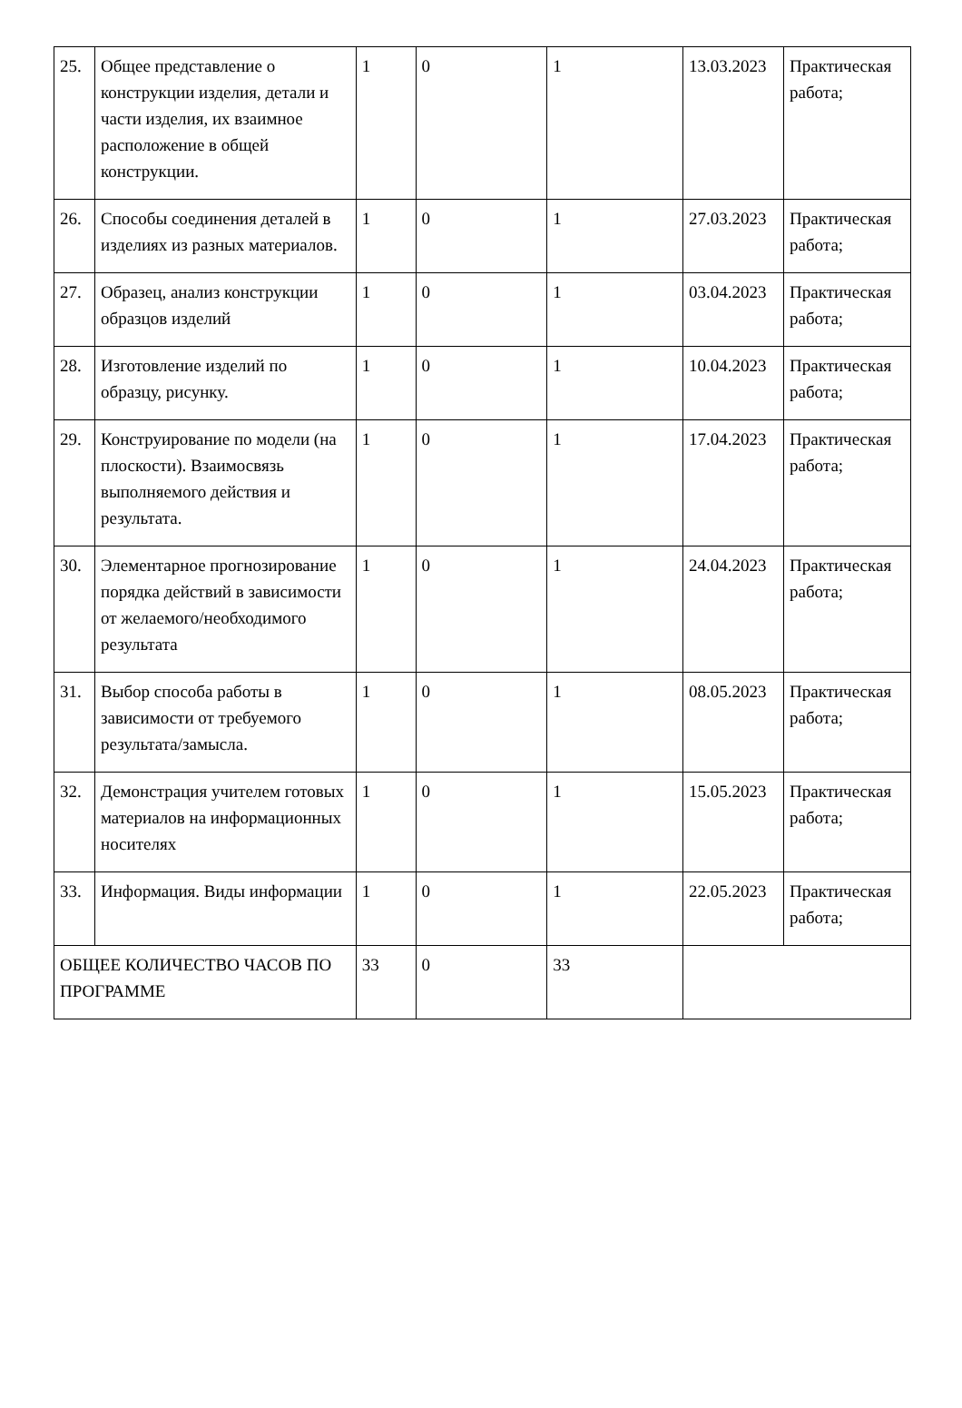| 25. | Общее представление о конструкции изделия, детали и части изделия, их взаимное расположение в общей конструкции. | 1 | 0 | 1 | 13.03.2023 | Практическая работа; |
| 26. | Способы соединения деталей в изделиях из разных материалов. | 1 | 0 | 1 | 27.03.2023 | Практическая работа; |
| 27. | Образец, анализ конструкции образцов изделий | 1 | 0 | 1 | 03.04.2023 | Практическая работа; |
| 28. | Изготовление изделий по образцу, рисунку. | 1 | 0 | 1 | 10.04.2023 | Практическая работа; |
| 29. | Конструирование по модели (на плоскости). Взаимосвязь выполняемого действия и результата. | 1 | 0 | 1 | 17.04.2023 | Практическая работа; |
| 30. | Элементарное прогнозирование порядка действий в зависимости от желаемого/необходимого результата | 1 | 0 | 1 | 24.04.2023 | Практическая работа; |
| 31. | Выбор способа работы в зависимости от требуемого результата/замысла. | 1 | 0 | 1 | 08.05.2023 | Практическая работа; |
| 32. | Демонстрация учителем готовых материалов на информационных носителях | 1 | 0 | 1 | 15.05.2023 | Практическая работа; |
| 33. | Информация. Виды информации | 1 | 0 | 1 | 22.05.2023 | Практическая работа; |
| ОБЩЕЕ КОЛИЧЕСТВО ЧАСОВ ПО ПРОГРАММЕ | | 33 | 0 | 33 | | |